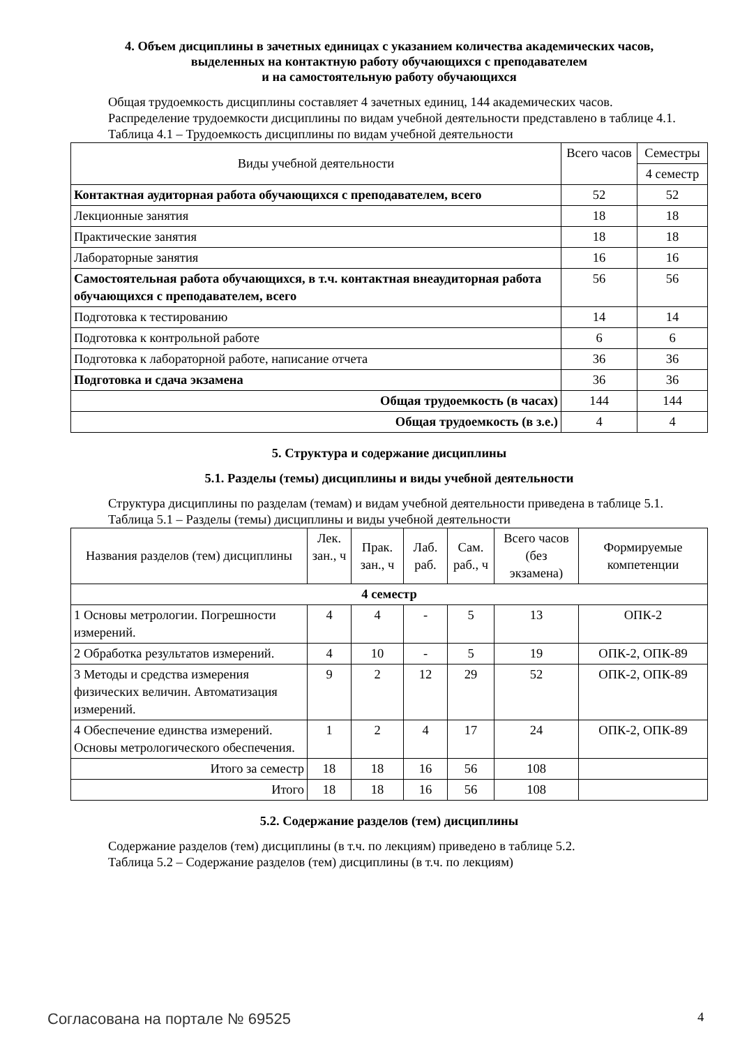4. Объем дисциплины в зачетных единицах с указанием количества академических часов,
выделенных на контактную работу обучающихся с преподавателем
и на самостоятельную работу обучающихся
Общая трудоемкость дисциплины составляет 4 зачетных единиц, 144 академических часов.
Распределение трудоемкости дисциплины по видам учебной деятельности представлено в таблице 4.1.
Таблица 4.1 – Трудоемкость дисциплины по видам учебной деятельности
| Виды учебной деятельности | Всего часов | Семестры |
| --- | --- | --- |
| | | 4 семестр |
| Контактная аудиторная работа обучающихся с преподавателем, всего | 52 | 52 |
| Лекционные занятия | 18 | 18 |
| Практические занятия | 18 | 18 |
| Лабораторные занятия | 16 | 16 |
| Самостоятельная работа обучающихся, в т.ч. контактная внеаудиторная работа обучающихся с преподавателем, всего | 56 | 56 |
| Подготовка к тестированию | 14 | 14 |
| Подготовка к контрольной работе | 6 | 6 |
| Подготовка к лабораторной работе, написание отчета | 36 | 36 |
| Подготовка и сдача экзамена | 36 | 36 |
| Общая трудоемкость (в часах) | 144 | 144 |
| Общая трудоемкость (в з.е.) | 4 | 4 |
5. Структура и содержание дисциплины
5.1. Разделы (темы) дисциплины и виды учебной деятельности
Структура дисциплины по разделам (темам) и видам учебной деятельности приведена в таблице 5.1.
Таблица 5.1 – Разделы (темы) дисциплины и виды учебной деятельности
| Названия разделов (тем) дисциплины | Лек. зан., ч | Прак. зан., ч | Лаб. раб. | Сам. раб., ч | Всего часов (без экзамена) | Формируемые компетенции |
| --- | --- | --- | --- | --- | --- | --- |
| 4 семестр | | | | | | |
| 1 Основы метрологии. Погрешности измерений. | 4 | 4 | - | 5 | 13 | ОПК-2 |
| 2 Обработка результатов измерений. | 4 | 10 | - | 5 | 19 | ОПК-2, ОПК-89 |
| 3 Методы и средства измерения физических величин. Автоматизация измерений. | 9 | 2 | 12 | 29 | 52 | ОПК-2, ОПК-89 |
| 4 Обеспечение единства измерений. Основы метрологического обеспечения. | 1 | 2 | 4 | 17 | 24 | ОПК-2, ОПК-89 |
| Итого за семестр | 18 | 18 | 16 | 56 | 108 | |
| Итого | 18 | 18 | 16 | 56 | 108 | |
5.2. Содержание разделов (тем) дисциплины
Содержание разделов (тем) дисциплины (в т.ч. по лекциям) приведено в таблице 5.2.
Таблица 5.2 – Содержание разделов (тем) дисциплины (в т.ч. по лекциям)
Согласована на портале № 69525 4